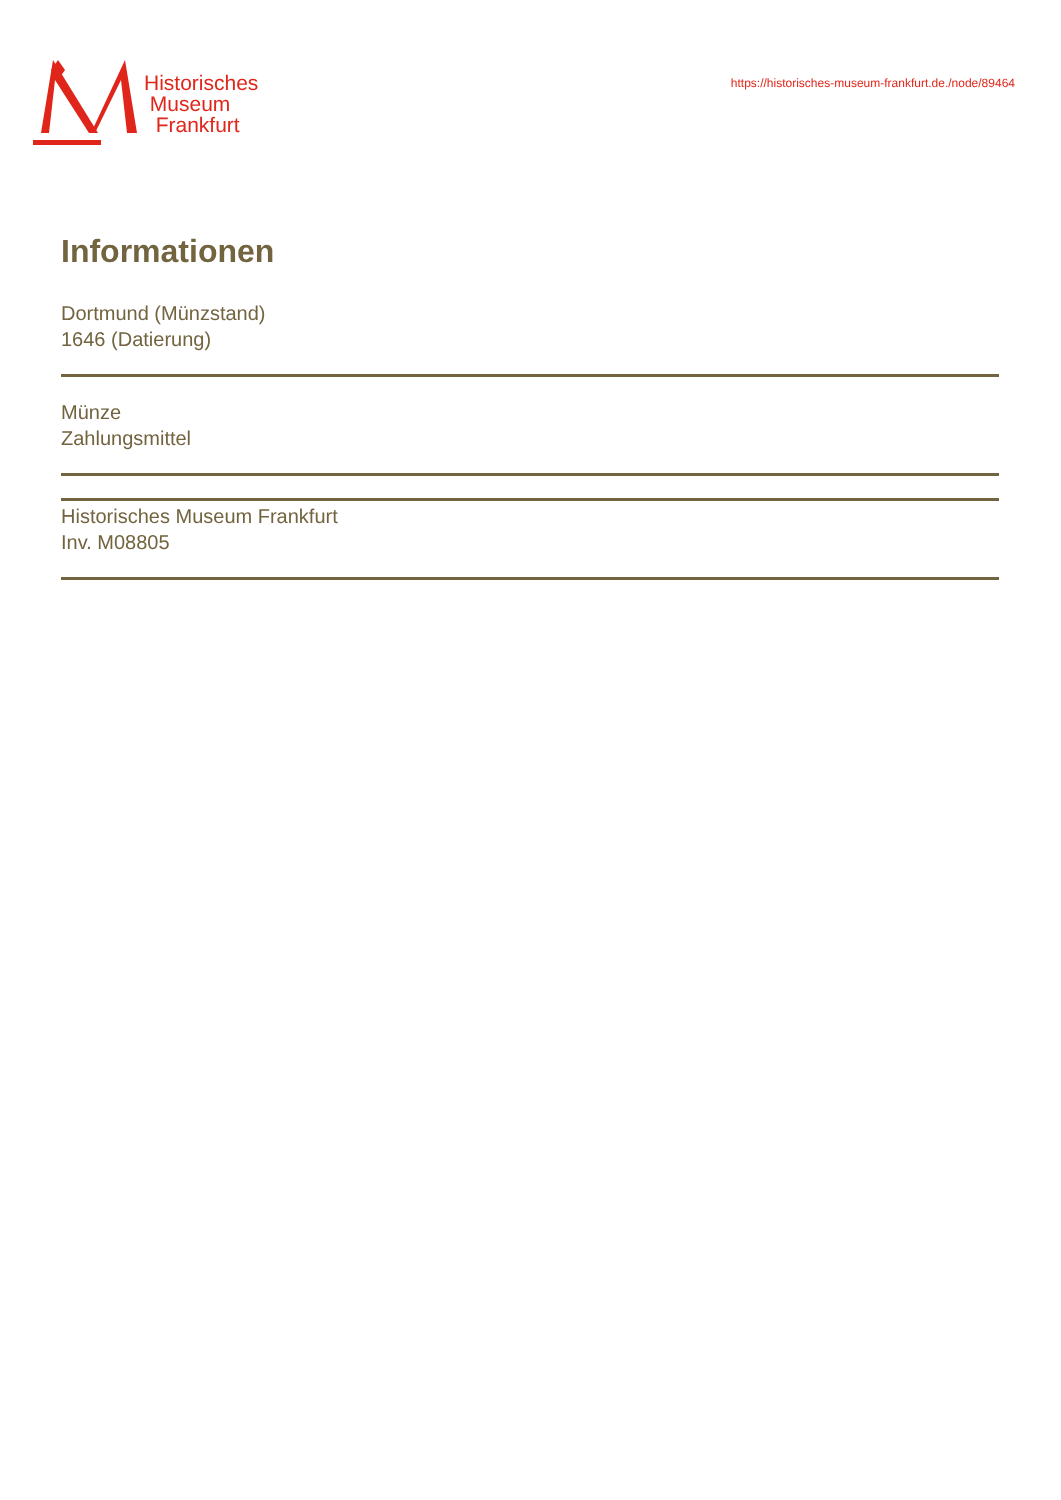Historisches
Museum
Frankfurt
https://historisches-museum-frankfurt.de./node/89464
Informationen
Dortmund (Münzstand)
1646 (Datierung)
Münze
Zahlungsmittel
Historisches Museum Frankfurt
Inv. M08805